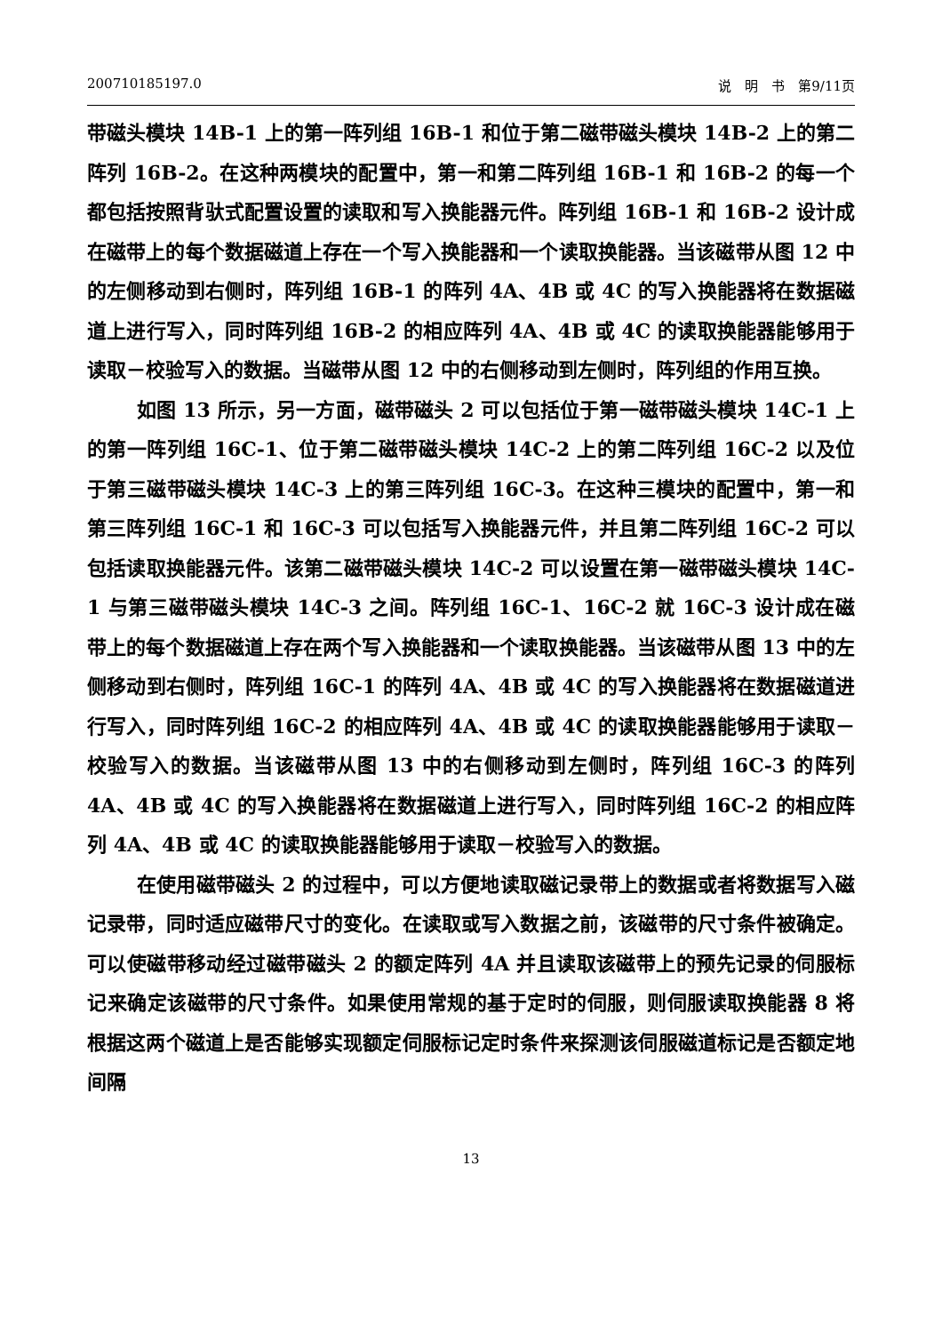200710185197.0 说　明　书　第9/11页
带磁头模块 14B-1 上的第一阵列组 16B-1 和位于第二磁带磁头模块 14B-2 上的第二阵列 16B-2。在这种两模块的配置中，第一和第二阵列组 16B-1 和 16B-2 的每一个都包括按照背驮式配置设置的读取和写入换能器元件。阵列组 16B-1 和 16B-2 设计成在磁带上的每个数据磁道上存在一个写入换能器和一个读取换能器。当该磁带从图 12 中的左侧移动到右侧时，阵列组 16B-1 的阵列 4A、4B 或 4C 的写入换能器将在数据磁道上进行写入，同时阵列组 16B-2 的相应阵列 4A、4B 或 4C 的读取换能器能够用于读取－校验写入的数据。当磁带从图 12 中的右侧移动到左侧时，阵列组的作用互换。
如图 13 所示，另一方面，磁带磁头 2 可以包括位于第一磁带磁头模块 14C-1 上的第一阵列组 16C-1、位于第二磁带磁头模块 14C-2 上的第二阵列组 16C-2 以及位于第三磁带磁头模块 14C-3 上的第三阵列组 16C-3。在这种三模块的配置中，第一和第三阵列组 16C-1 和 16C-3 可以包括写入换能器元件，并且第二阵列组 16C-2 可以包括读取换能器元件。该第二磁带磁头模块 14C-2 可以设置在第一磁带磁头模块 14C-1 与第三磁带磁头模块 14C-3 之间。阵列组 16C-1、16C-2 就 16C-3 设计成在磁带上的每个数据磁道上存在两个写入换能器和一个读取换能器。当该磁带从图 13 中的左侧移动到右侧时，阵列组 16C-1 的阵列 4A、4B 或 4C 的写入换能器将在数据磁道进行写入，同时阵列组 16C-2 的相应阵列 4A、4B 或 4C 的读取换能器能够用于读取－校验写入的数据。当该磁带从图 13 中的右侧移动到左侧时，阵列组 16C-3 的阵列 4A、4B 或 4C 的写入换能器将在数据磁道上进行写入，同时阵列组 16C-2 的相应阵列 4A、4B 或 4C 的读取换能器能够用于读取－校验写入的数据。
在使用磁带磁头 2 的过程中，可以方便地读取磁记录带上的数据或者将数据写入磁记录带，同时适应磁带尺寸的变化。在读取或写入数据之前，该磁带的尺寸条件被确定。可以使磁带移动经过磁带磁头 2 的额定阵列 4A 并且读取该磁带上的预先记录的伺服标记来确定该磁带的尺寸条件。如果使用常规的基于定时的伺服，则伺服读取换能器 8 将根据这两个磁道上是否能够实现额定伺服标记定时条件来探测该伺服磁道标记是否额定地间隔
13